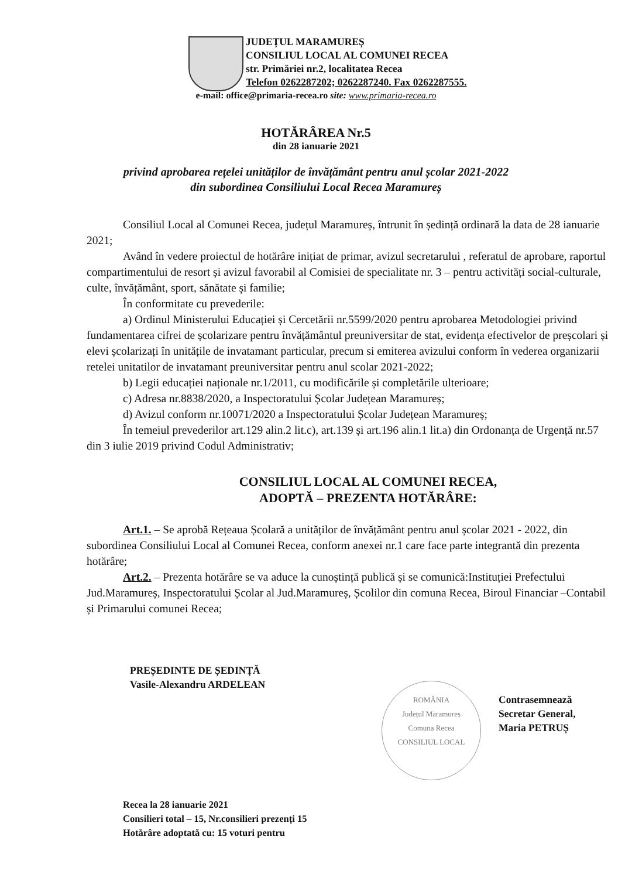JUDEȚUL MARAMUREȘ
CONSILIUL LOCAL AL COMUNEI RECEA
str. Primăriei nr.2, localitatea Recea
Telefon 0262287202; 0262287240. Fax 0262287555.
e-mail: office@primaria-recea.ro site: www.primaria-recea.ro
HOTĂRÂREA Nr.5
din 28 ianuarie 2021
privind aprobarea rețelei unităților de învățământ pentru anul școlar 2021-2022
din subordinea Consiliului Local Recea Maramureș
Consiliul Local al Comunei Recea, județul Maramureș, întrunit în ședință ordinară la data de 28 ianuarie 2021;
Având în vedere proiectul de hotărâre inițiat de primar, avizul secretarului , referatul de aprobare, raportul compartimentului de resort și avizul favorabil al Comisiei de specialitate nr. 3 – pentru activități social-culturale, culte, învățământ, sport, sănătate și familie;
În conformitate cu prevederile:
a) Ordinul Ministerului Educației și Cercetării nr.5599/2020 pentru aprobarea Metodologiei privind fundamentarea cifrei de școlarizare pentru învățământul preuniversitar de stat, evidența efectivelor de preșcolari și elevi școlarizați în unitățile de invatamant particular, precum si emiterea avizului conform în vederea organizarii retelei unitatilor de invatamant preuniversitar pentru anul scolar 2021-2022;
b) Legii educației naționale nr.1/2011, cu modificările și completările ulterioare;
c) Adresa nr.8838/2020, a Inspectoratului Școlar Județean Maramureș;
d) Avizul conform nr.10071/2020 a Inspectoratului Școlar Județean Maramureș;
În temeiul prevederilor art.129 alin.2 lit.c), art.139 și art.196 alin.1 lit.a) din Ordonanța de Urgență nr.57 din 3 iulie 2019 privind Codul Administrativ;
CONSILIUL LOCAL AL COMUNEI RECEA,
ADOPTĂ – PREZENTA HOTĂRÂRE:
Art.1. – Se aprobă Rețeaua Școlară a unităților de învățământ pentru anul școlar 2021 - 2022, din subordinea Consiliului Local al Comunei Recea, conform anexei nr.1 care face parte integrantă din prezenta hotărâre;
Art.2. – Prezenta hotărâre se va aduce la cunoștință publică și se comunică:Instituției Prefectului Jud.Maramureș, Inspectoratului Școlar al Jud.Maramureș, Școlilor din comuna Recea, Biroul Financiar –Contabil și Primarului comunei Recea;
PREȘEDINTE DE ȘEDINȚĂ
Vasile-Alexandru ARDELEAN
ROMÂNIA
Județul Maramureș
Comuna Recea
CONSILIUL LOCAL
Contrasemnează
Secretar General,
Maria PETRUȘ
Recea la 28 ianuarie 2021
Consilieri total – 15, Nr.consilieri prezenți 15
Hotărâre adoptată cu: 15 voturi pentru